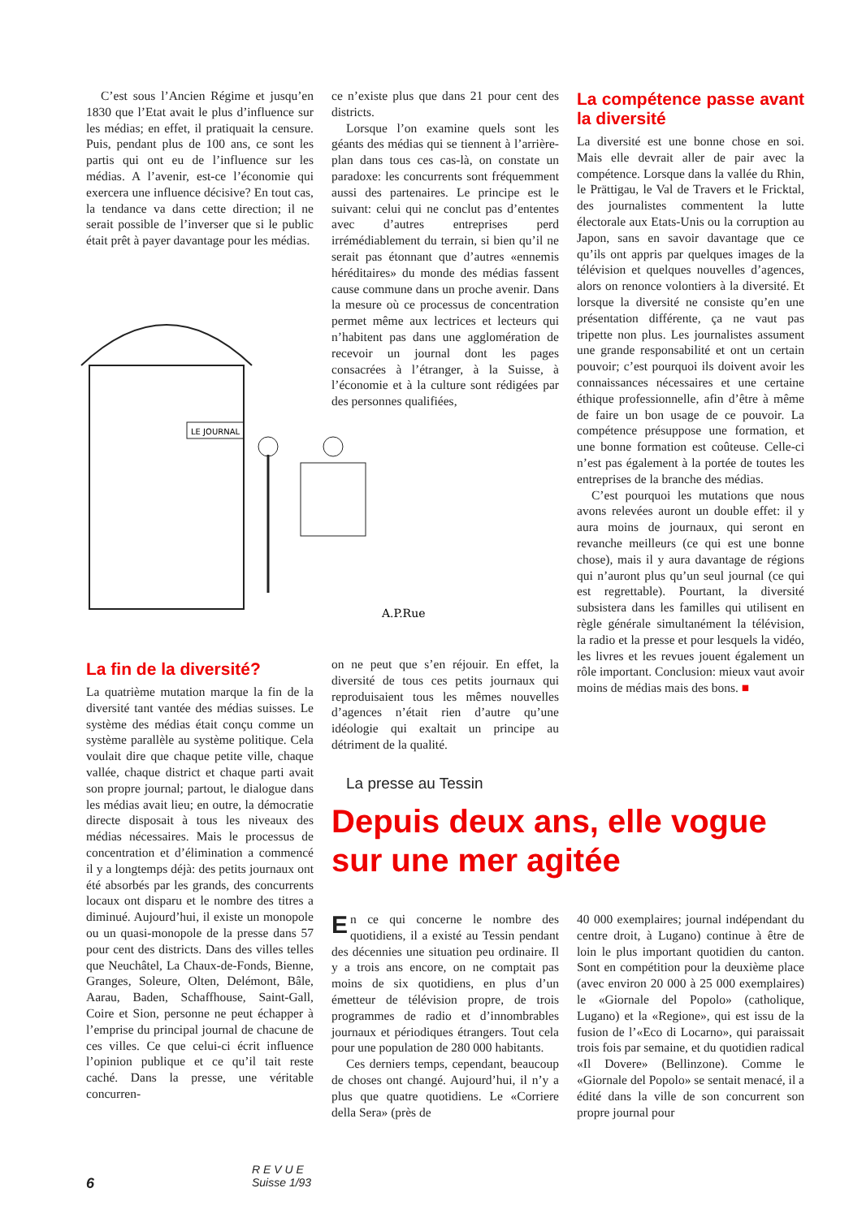C’est sous l’Ancien Régime et jusqu’en 1830 que l’Etat avait le plus d’influence sur les médias; en effet, il pratiquait la censure. Puis, pendant plus de 100 ans, ce sont les partis qui ont eu de l’influence sur les médias. A l’avenir, est-ce l’économie qui exercera une influence décisive? En tout cas, la tendance va dans cette direction; il ne serait possible de l’inverser que si le public était prêt à payer davantage pour les médias.
LE JOURNAL
A.P.Rue
ce n’existe plus que dans 21 pour cent des districts.
Lorsque l’on examine quels sont les géants des médias qui se tiennent à l’arrière-plan dans tous ces cas-là, on constate un paradoxe: les concurrents sont fréquemment aussi des partenaires. Le principe est le suivant: celui qui ne conclut pas d’ententes avec d’autres entreprises perd irrémédiablement du terrain, si bien qu’il ne serait pas étonnant que d’autres «ennemis héréditaires» du monde des médias fassent cause commune dans un proche avenir. Dans la mesure où ce processus de concentration permet même aux lectrices et lecteurs qui n’habitent pas dans une agglomération de recevoir un journal dont les pages consacrées à l’étranger, à la Suisse, à l’économie et à la culture sont rédigées par des personnes qualifiées,
La compétence passe avant la diversité
La diversité est une bonne chose en soi. Mais elle devrait aller de pair avec la compétence. Lorsque dans la vallée du Rhin, le Prättigau, le Val de Travers et le Fricktal, des journalistes commentent la lutte électorale aux Etats-Unis ou la corruption au Japon, sans en savoir davantage que ce qu’ils ont appris par quelques images de la télévision et quelques nouvelles d’agences, alors on renonce volontiers à la diversité. Et lorsque la diversité ne consiste qu’en une présentation différente, ça ne vaut pas tripette non plus. Les journalistes assument une grande responsabilité et ont un certain pouvoir; c’est pourquoi ils doivent avoir les connaissances nécessaires et une certaine éthique professionnelle, afin d’être à même de faire un bon usage de ce pouvoir. La compétence présuppose une formation, et une bonne formation est coûteuse. Celle-ci n’est pas également à la portée de toutes les entreprises de la branche des médias.
C’est pourquoi les mutations que nous avons relevées auront un double effet: il y aura moins de journaux, qui seront en revanche meilleurs (ce qui est une bonne chose), mais il y aura davantage de régions qui n’auront plus qu’un seul journal (ce qui est regrettable). Pourtant, la diversité subsistera dans les familles qui utilisent en règle générale simultanément la télévision, la radio et la presse et pour lesquels la vidéo, les livres et les revues jouent également un rôle important. Conclusion: mieux vaut avoir moins de médias mais des bons. ■
La fin de la diversité?
La quatrième mutation marque la fin de la diversité tant vantée des médias suisses. Le système des médias était conçu comme un système parallèle au système politique. Cela voulait dire que chaque petite ville, chaque vallée, chaque district et chaque parti avait son propre journal; partout, le dialogue dans les médias avait lieu; en outre, la démocratie directe disposait à tous les niveaux des médias nécessaires. Mais le processus de concentration et d’élimination a commencé il y a longtemps déjà: des petits journaux ont été absorbés par les grands, des concurrents locaux ont disparu et le nombre des titres a diminué. Aujourd’hui, il existe un monopole ou un quasi-monopole de la presse dans 57 pour cent des districts. Dans des villes telles que Neuchâtel, La Chaux-de-Fonds, Bienne, Granges, Soleure, Olten, Delémont, Bâle, Aarau, Baden, Schaffhouse, Saint-Gall, Coire et Sion, personne ne peut échapper à l’emprise du principal journal de chacune de ces villes. Ce que celui-ci écrit influence l’opinion publique et ce qu’il tait reste caché. Dans la presse, une véritable concurren-
on ne peut que s’en réjouir. En effet, la diversité de tous ces petits journaux qui reproduisaient tous les mêmes nouvelles d’agences n’était rien d’autre qu’une idéologie qui exaltait un principe au détriment de la qualité.
La presse au Tessin
Depuis deux ans, elle vogue sur une mer agitée
En ce qui concerne le nombre des quotidiens, il a existé au Tessin pendant des décennies une situation peu ordinaire. Il y a trois ans encore, on ne comptait pas moins de six quotidiens, en plus d’un émetteur de télévision propre, de trois programmes de radio et d’innombrables journaux et périodiques étrangers. Tout cela pour une population de 280 000 habitants.
Ces derniers temps, cependant, beaucoup de choses ont changé. Aujourd’hui, il n’y a plus que quatre quotidiens. Le «Corriere della Sera» (près de
40 000 exemplaires; journal indépendant du centre droit, à Lugano) continue à être de loin le plus important quotidien du canton. Sont en compétition pour la deuxième place (avec environ 20 000 à 25 000 exemplaires) le «Giornale del Popolo» (catholique, Lugano) et la «Regione», qui est issu de la fusion de l’«Eco di Locarno», qui paraissait trois fois par semaine, et du quotidien radical «Il Dovere» (Bellinzone). Comme le «Giornale del Popolo» se sentait menacé, il a édité dans la ville de son concurrent son propre journal pour
6
R E V U E
Suisse 1/93